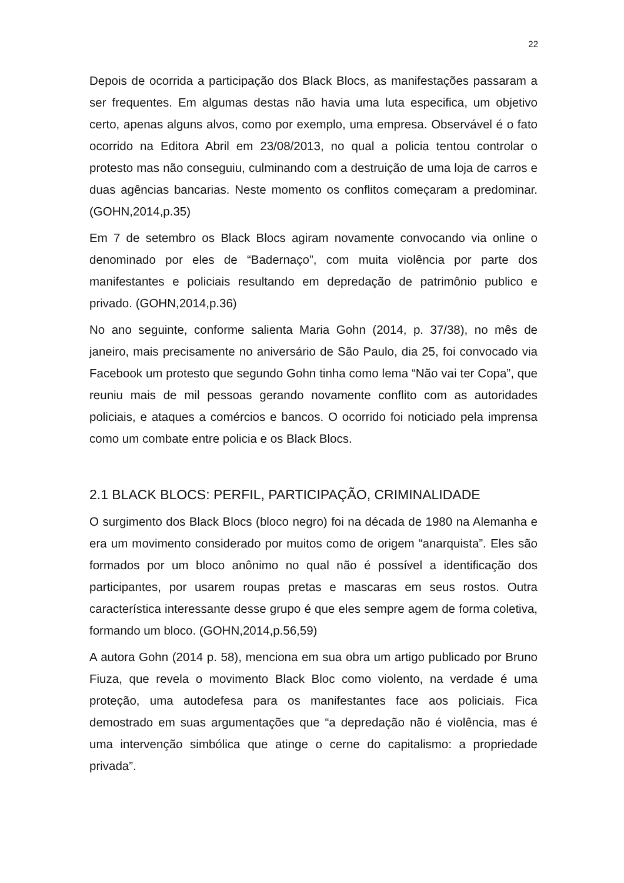22
Depois de ocorrida a participação dos Black Blocs, as manifestações passaram a ser frequentes. Em algumas destas não havia uma luta especifica, um objetivo certo, apenas alguns alvos, como por exemplo, uma empresa. Observável é o fato ocorrido na Editora Abril em 23/08/2013, no qual a policia tentou controlar o protesto mas não conseguiu, culminando com a destruição de uma loja de carros e duas agências bancarias. Neste momento os conflitos começaram a predominar. (GOHN,2014,p.35)
Em 7 de setembro os Black Blocs agiram novamente convocando via online o denominado por eles de “Badernaço”, com muita violência por parte dos manifestantes e policiais resultando em depredação de patrimônio publico e privado. (GOHN,2014,p.36)
No ano seguinte, conforme salienta Maria Gohn (2014, p. 37/38), no mês de janeiro, mais precisamente no aniversário de São Paulo, dia 25, foi convocado via Facebook um protesto que segundo Gohn tinha como lema “Não vai ter Copa”, que reuniu mais de mil pessoas gerando novamente conflito com as autoridades policiais, e ataques a comércios e bancos. O ocorrido foi noticiado pela imprensa como um combate entre policia e os Black Blocs.
2.1 BLACK BLOCS: PERFIL, PARTICIPAÇÃO, CRIMINALIDADE
O surgimento dos Black Blocs (bloco negro) foi na década de 1980 na Alemanha e era um movimento considerado por muitos como de origem “anarquista”. Eles são formados por um bloco anônimo no qual não é possível a identificação dos participantes, por usarem roupas pretas e mascaras em seus rostos. Outra característica interessante desse grupo é que eles sempre agem de forma coletiva, formando um bloco. (GOHN,2014,p.56,59)
A autora Gohn (2014 p. 58), menciona em sua obra um artigo publicado por Bruno Fiuza, que revela o movimento Black Bloc como violento, na verdade é uma proteção, uma autodefesa para os manifestantes face aos policiais. Fica demostrado em suas argumentações que “a depredação não é violência, mas é uma intervenção simbólica que atinge o cerne do capitalismo: a propriedade privada”.